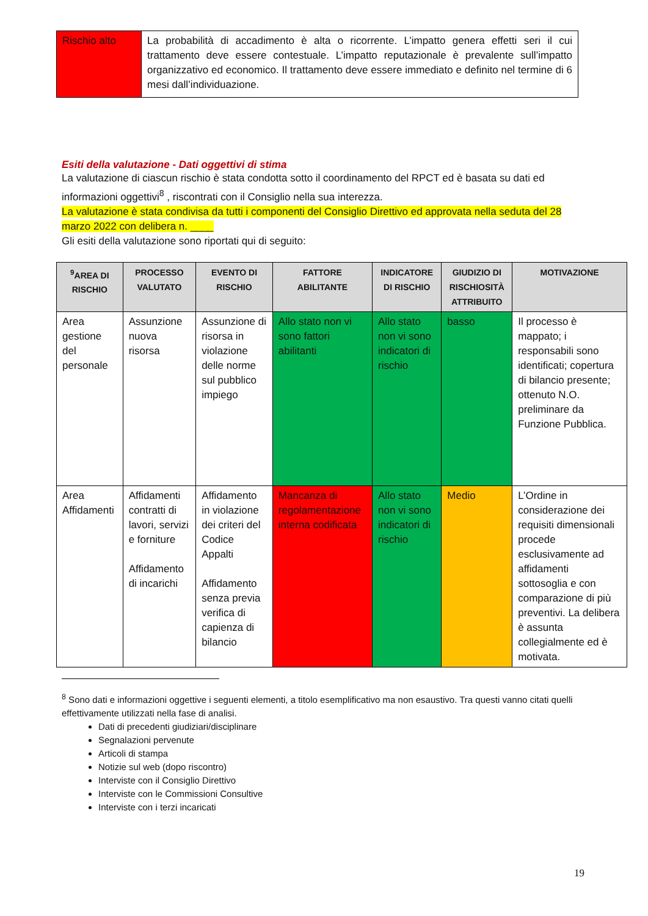| Rischio alto | La probabilità di accadimento è alta o ricorrente. L’impatto genera effetti seri il cui trattamento deve essere contestuale. L’impatto reputazionale è prevalente sull’impatto organizzativo ed economico. Il trattamento deve essere immediato e definito nel termine di 6 mesi dall’individuazione. |
Esiti della valutazione - Dati oggettivi di stima
La valutazione di ciascun rischio è stata condotta sotto il coordinamento del RPCT ed è basata su dati ed informazioni oggettivi<sup>8</sup> , riscontrati con il Consiglio nella sua interezza.
La valutazione è stata condivisa da tutti i componenti del Consiglio Direttivo ed approvata nella seduta del 28 marzo 2022 con delibera n. ____
Gli esiti della valutazione sono riportati qui di seguito:
| <sup>9</sup> AREA DI RISCHIO | PROCESSO VALUTATO | EVENTO DI RISCHIO | FATTORE ABILITANTE | INDICATORE DI RISCHIO | GIUDIZIO DI RISCHIOSITÀ ATTRIBUITO | MOTIVAZIONE |
| --- | --- | --- | --- | --- | --- | --- |
| Area gestione del personale | Assunzione nuova risorsa | Assunzione di risorsa in violazione delle norme sul pubblico impiego | Allo stato non vi sono fattori abilitanti | Allo stato non vi sono indicatori di rischio | basso | Il processo è mappato; i responsabili sono identificati; copertura di bilancio presente; ottenuto N.O. preliminare da Funzione Pubblica. |
| Area Affidamenti | Affidamenti contratti di lavori, servizi e forniture Affidamento di incarichi | Affidamento in violazione dei criteri del Codice Appalti Affidamento senza previa verifica di capienza di bilancio | Mancanza di regolamentazione interna codificata | Allo stato non vi sono indicatori di rischio | Medio | L’Ordine in considerazione dei requisiti dimensionali procede esclusivamente ad affidamenti sottosoglia e con comparazione di più preventivi. La delibera è assunta collegialmente ed è motivata. |
<sup>8</sup> Sono dati e informazioni oggettive i seguenti elementi, a titolo esemplificativo ma non esaustivo. Tra questi vanno citati quelli effettivamente utilizzati nella fase di analisi.
Dati di precedenti giudiziari/disciplinare
Segnalazioni pervenute
Articoli di stampa
Notizie sul web (dopo riscontro)
Interviste con il Consiglio Direttivo
Interviste con le Commissioni Consultive
Interviste con i terzi incaricati
19